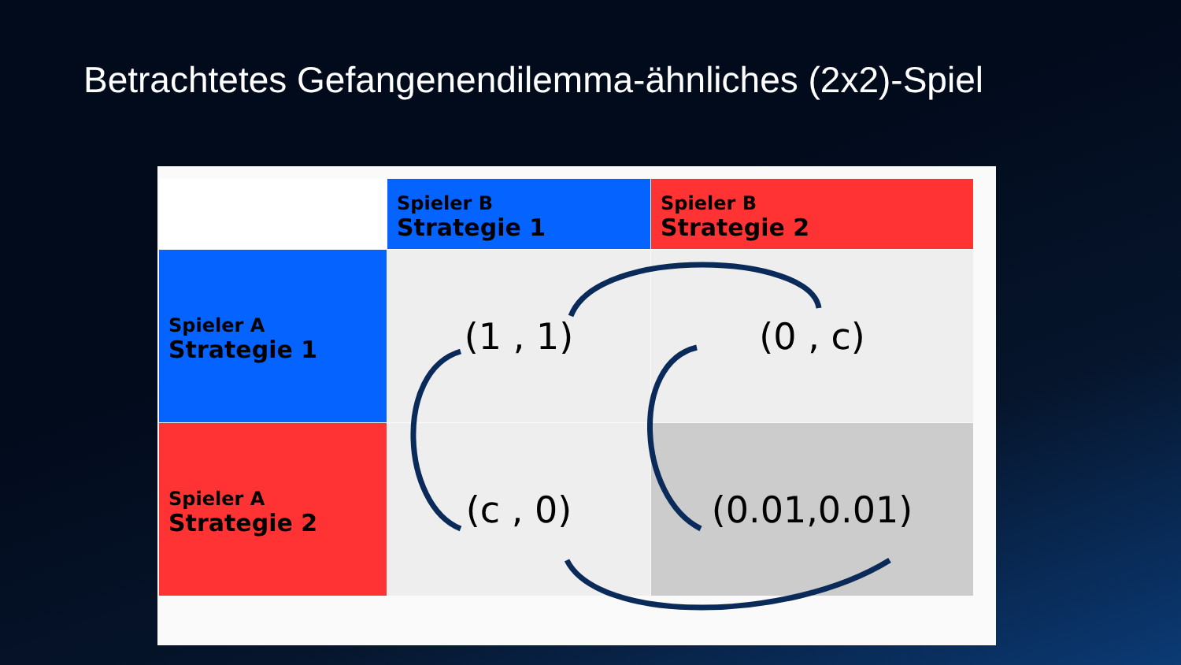Betrachtetes Gefangenendilemma-ähnliches (2x2)-Spiel
| | Spieler B Strategie 1 | Spieler B Strategie 2 |
| Spieler A Strategie 1 | (1 , 1) | (0 , c) |
| Spieler A Strategie 2 | (c , 0) | (0.01,0.01) |